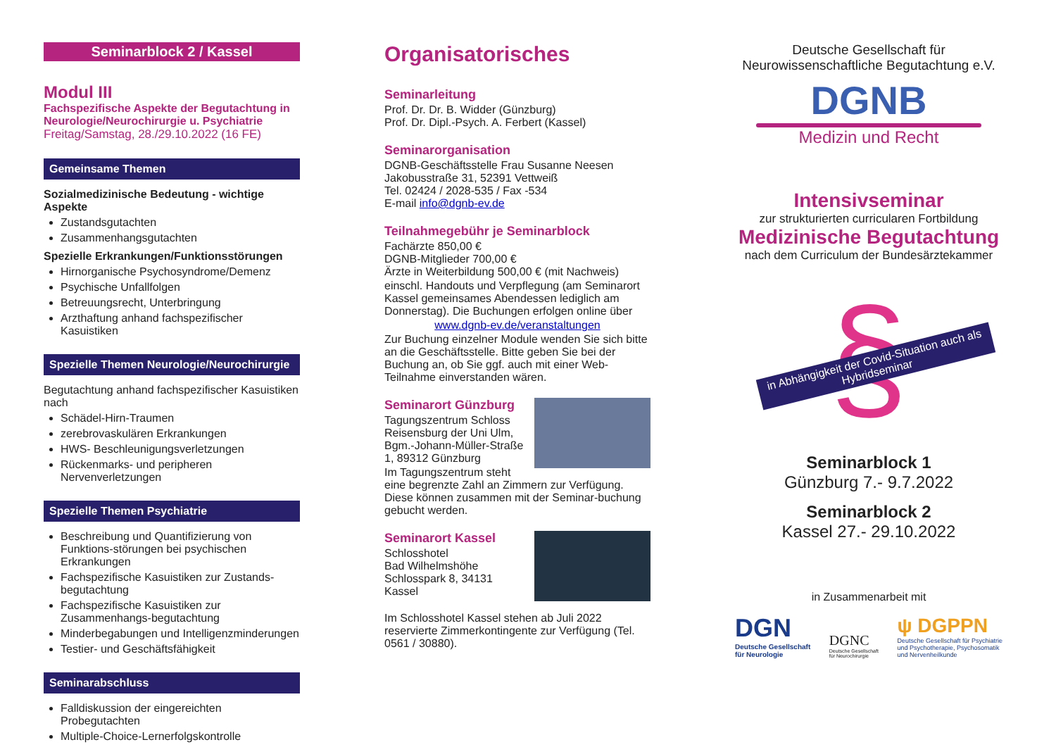Seminarblock 2 / Kassel
Modul III
Fachspezifische Aspekte der Begutachtung in Neurologie/Neurochirurgie u. Psychiatrie
Freitag/Samstag, 28./29.10.2022 (16 FE)
Gemeinsame Themen
Sozialmedizinische Bedeutung - wichtige Aspekte
Zustandsgutachten
Zusammenhangsgutachten
Spezielle Erkrankungen/Funktionsstörungen
Hirnorganische Psychosyndrome/Demenz
Psychische Unfallfolgen
Betreuungsrecht, Unterbringung
Arzthaftung anhand fachspezifischer Kasuistiken
Spezielle Themen Neurologie/Neurochirurgie
Begutachtung anhand fachspezifischer Kasuistiken nach
Schädel-Hirn-Traumen
zerebrovaskulären Erkrankungen
HWS- Beschleunigungsverletzungen
Rückenmarks- und peripheren Nervenverletzungen
Spezielle Themen Psychiatrie
Beschreibung und Quantifizierung von Funktions-störungen bei psychischen Erkrankungen
Fachspezifische Kasuistiken zur Zustands-begutachtung
Fachspezifische Kasuistiken zur Zusammenhangs-begutachtung
Minderbegabungen und Intelligenzminderungen
Testier- und Geschäftsfähigkeit
Seminarabschluss
Falldiskussion der eingereichten Probegutachten
Multiple-Choice-Lernerfolgskontrolle
Organisatorisches
Seminarleitung
Prof. Dr. Dr. B. Widder (Günzburg)
Prof. Dr. Dipl.-Psych. A. Ferbert (Kassel)
Seminarorganisation
DGNB-Geschäftsstelle Frau Susanne Neesen
Jakobusstraße 31, 52391 Vettweiß
Tel. 02424 / 2028-535 / Fax -534
E-mail info@dgnb-ev.de
Teilnahmegebühr je Seminarblock
Fachärzte 850,00 €
DGNB-Mitglieder 700,00 €
Ärzte in Weiterbildung 500,00 € (mit Nachweis)
einschl. Handouts und Verpflegung (am Seminarort Kassel gemeinsames Abendessen lediglich am Donnerstag). Die Buchungen erfolgen online über
www.dgnb-ev.de/veranstaltungen
Zur Buchung einzelner Module wenden Sie sich bitte an die Geschäftsstelle. Bitte geben Sie bei der Buchung an, ob Sie ggf. auch mit einer Web-Teilnahme einverstanden wären.
Seminarort Günzburg
Tagungszentrum Schloss Reisensburg der Uni Ulm, Bgm.-Johann-Müller-Straße 1, 89312 Günzburg
Im Tagungszentrum steht eine begrenzte Zahl an Zimmern zur Verfügung. Diese können zusammen mit der Seminar-buchung gebucht werden.
Seminarort Kassel
Schlosshotel
Bad Wilhelmshöhe
Schlosspark 8, 34131 Kassel
Im Schlosshotel Kassel stehen ab Juli 2022 reservierte Zimmerkontingente zur Verfügung (Tel. 0561 / 30880).
Deutsche Gesellschaft für Neurowissenschaftliche Begutachtung e.V.
DGNB
Medizin und Recht
Intensivseminar
zur strukturierten curricularen Fortbildung
Medizinische Begutachtung
nach dem Curriculum der Bundesärztekammer
§
in Abhängigkeit der Covid-Situation auch als Hybridseminar
Seminarblock 1
Günzburg 7.- 9.7.2022
Seminarblock 2
Kassel 27.- 29.10.2022
in Zusammenarbeit mit
DGN
Deutsche Gesellschaft
für Neurologie
DGNC
Deutsche Gesellschaft
für Neurochirurgie
ψ DGPPN
Deutsche Gesellschaft für Psychiatrie
und Psychotherapie, Psychosomatik
und Nervenheilkunde